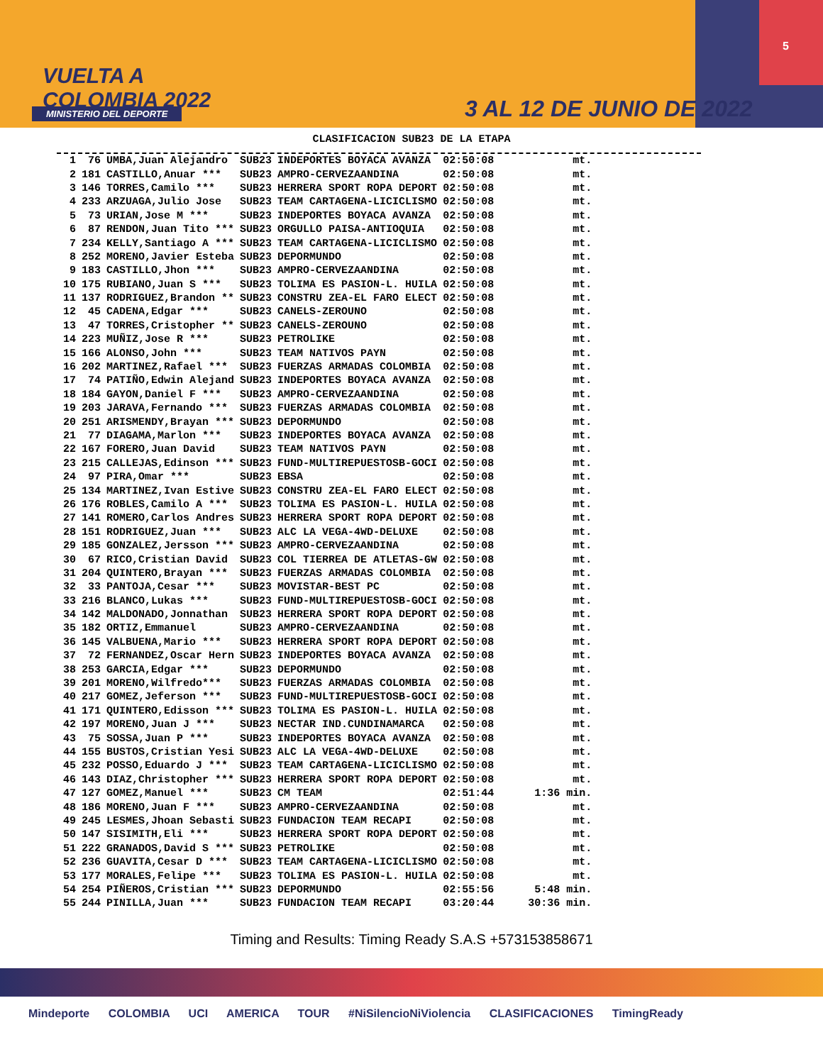VUELTA A
COLOMBIA 2022
MINISTERIO DEL DEPORTE 3 AL 12 DE JUNIO DE 2022
5
CLASIFICACION SUB23 DE LA ETAPA
| 1 | 76 | UMBA,Juan Alejandro | SUB23 | INDEPORTES BOYACA AVANZA | 02:50:08 | mt. |
| 2 | 181 | CASTILLO,Anuar *** | SUB23 | AMPRO-CERVEZAANDINA | 02:50:08 | mt. |
| 3 | 146 | TORRES,Camilo *** | SUB23 | HERRERA SPORT ROPA DEPORT | 02:50:08 | mt. |
| 4 | 233 | ARZUAGA,Julio Jose | SUB23 | TEAM CARTAGENA-LICICLISMO | 02:50:08 | mt. |
| 5 | 73 | URIAN,Jose M *** | SUB23 | INDEPORTES BOYACA AVANZA | 02:50:08 | mt. |
| 6 | 87 | RENDON,Juan Tito *** | SUB23 | ORGULLO PAISA-ANTIOQUIA | 02:50:08 | mt. |
| 7 | 234 | KELLY,Santiago A *** | SUB23 | TEAM CARTAGENA-LICICLISMO | 02:50:08 | mt. |
| 8 | 252 | MORENO,Javier Esteba | SUB23 | DEPORMUNDO | 02:50:08 | mt. |
| 9 | 183 | CASTILLO,Jhon *** | SUB23 | AMPRO-CERVEZAANDINA | 02:50:08 | mt. |
| 10 | 175 | RUBIANO,Juan S *** | SUB23 | TOLIMA ES PASION-L. HUILA | 02:50:08 | mt. |
| 11 | 137 | RODRIGUEZ,Brandon ** | SUB23 | CONSTRU ZEA-EL FARO ELECT | 02:50:08 | mt. |
| 12 | 45 | CADENA,Edgar *** | SUB23 | CANELS-ZEROUNO | 02:50:08 | mt. |
| 13 | 47 | TORRES,Cristopher ** | SUB23 | CANELS-ZEROUNO | 02:50:08 | mt. |
| 14 | 223 | MUÑIZ,Jose R *** | SUB23 | PETROLIKE | 02:50:08 | mt. |
| 15 | 166 | ALONSO,John *** | SUB23 | TEAM NATIVOS PAYN | 02:50:08 | mt. |
| 16 | 202 | MARTINEZ,Rafael *** | SUB23 | FUERZAS ARMADAS COLOMBIA | 02:50:08 | mt. |
| 17 | 74 | PATIÑO,Edwin Alejand | SUB23 | INDEPORTES BOYACA AVANZA | 02:50:08 | mt. |
| 18 | 184 | GAYON,Daniel F *** | SUB23 | AMPRO-CERVEZAANDINA | 02:50:08 | mt. |
| 19 | 203 | JARAVA,Fernando *** | SUB23 | FUERZAS ARMADAS COLOMBIA | 02:50:08 | mt. |
| 20 | 251 | ARISMENDY,Brayan *** | SUB23 | DEPORMUNDO | 02:50:08 | mt. |
| 21 | 77 | DIAGAMA,Marlon *** | SUB23 | INDEPORTES BOYACA AVANZA | 02:50:08 | mt. |
| 22 | 167 | FORERO,Juan David | SUB23 | TEAM NATIVOS PAYN | 02:50:08 | mt. |
| 23 | 215 | CALLEJAS,Edinson *** | SUB23 | FUND-MULTIREPUESTOSB-GOCI | 02:50:08 | mt. |
| 24 | 97 | PIRA,Omar *** | SUB23 | EBSA | 02:50:08 | mt. |
| 25 | 134 | MARTINEZ,Ivan Estive | SUB23 | CONSTRU ZEA-EL FARO ELECT | 02:50:08 | mt. |
| 26 | 176 | ROBLES,Camilo A *** | SUB23 | TOLIMA ES PASION-L. HUILA | 02:50:08 | mt. |
| 27 | 141 | ROMERO,Carlos Andres | SUB23 | HERRERA SPORT ROPA DEPORT | 02:50:08 | mt. |
| 28 | 151 | RODRIGUEZ,Juan *** | SUB23 | ALC LA VEGA-4WD-DELUXE | 02:50:08 | mt. |
| 29 | 185 | GONZALEZ,Jersson *** | SUB23 | AMPRO-CERVEZAANDINA | 02:50:08 | mt. |
| 30 | 67 | RICO,Cristian David | SUB23 | COL TIERREA DE ATLETAS-GW | 02:50:08 | mt. |
| 31 | 204 | QUINTERO,Brayan *** | SUB23 | FUERZAS ARMADAS COLOMBIA | 02:50:08 | mt. |
| 32 | 33 | PANTOJA,Cesar *** | SUB23 | MOVISTAR-BEST PC | 02:50:08 | mt. |
| 33 | 216 | BLANCO,Lukas *** | SUB23 | FUND-MULTIREPUESTOSB-GOCI | 02:50:08 | mt. |
| 34 | 142 | MALDONADO,Jonnathan | SUB23 | HERRERA SPORT ROPA DEPORT | 02:50:08 | mt. |
| 35 | 182 | ORTIZ,Emmanuel | SUB23 | AMPRO-CERVEZAANDINA | 02:50:08 | mt. |
| 36 | 145 | VALBUENA,Mario *** | SUB23 | HERRERA SPORT ROPA DEPORT | 02:50:08 | mt. |
| 37 | 72 | FERNANDEZ,Oscar Hern | SUB23 | INDEPORTES BOYACA AVANZA | 02:50:08 | mt. |
| 38 | 253 | GARCIA,Edgar *** | SUB23 | DEPORMUNDO | 02:50:08 | mt. |
| 39 | 201 | MORENO,Wilfredo*** | SUB23 | FUERZAS ARMADAS COLOMBIA | 02:50:08 | mt. |
| 40 | 217 | GOMEZ,Jeferson *** | SUB23 | FUND-MULTIREPUESTOSB-GOCI | 02:50:08 | mt. |
| 41 | 171 | QUINTERO,Edisson *** | SUB23 | TOLIMA ES PASION-L. HUILA | 02:50:08 | mt. |
| 42 | 197 | MORENO,Juan J *** | SUB23 | NECTAR IND.CUNDINAMARCA | 02:50:08 | mt. |
| 43 | 75 | SOSSA,Juan P *** | SUB23 | INDEPORTES BOYACA AVANZA | 02:50:08 | mt. |
| 44 | 155 | BUSTOS,Cristian Yesi | SUB23 | ALC LA VEGA-4WD-DELUXE | 02:50:08 | mt. |
| 45 | 232 | POSSO,Eduardo J *** | SUB23 | TEAM CARTAGENA-LICICLISMO | 02:50:08 | mt. |
| 46 | 143 | DIAZ,Christopher *** | SUB23 | HERRERA SPORT ROPA DEPORT | 02:50:08 | mt. |
| 47 | 127 | GOMEZ,Manuel *** | SUB23 | CM TEAM | 02:51:44 | 1:36 min. |
| 48 | 186 | MORENO,Juan F *** | SUB23 | AMPRO-CERVEZAANDINA | 02:50:08 | mt. |
| 49 | 245 | LESMES,Jhoan Sebasti | SUB23 | FUNDACION TEAM RECAPI | 02:50:08 | mt. |
| 50 | 147 | SISIMITH,Eli *** | SUB23 | HERRERA SPORT ROPA DEPORT | 02:50:08 | mt. |
| 51 | 222 | GRANADOS,David S *** | SUB23 | PETROLIKE | 02:50:08 | mt. |
| 52 | 236 | GUAVITA,Cesar D *** | SUB23 | TEAM CARTAGENA-LICICLISMO | 02:50:08 | mt. |
| 53 | 177 | MORALES,Felipe *** | SUB23 | TOLIMA ES PASION-L. HUILA | 02:50:08 | mt. |
| 54 | 254 | PIÑEROS,Cristian *** | SUB23 | DEPORMUNDO | 02:55:56 | 5:48 min. |
| 55 | 244 | PINILLA,Juan *** | SUB23 | FUNDACION TEAM RECAPI | 03:20:44 | 30:36 min. |
Timing and Results: Timing Ready S.A.S +573153858671
Mindeporte COLOMBIA UCI AMERICA TOUR #NiSilencioNiViolencia CLASIFICACIONES TimingReady